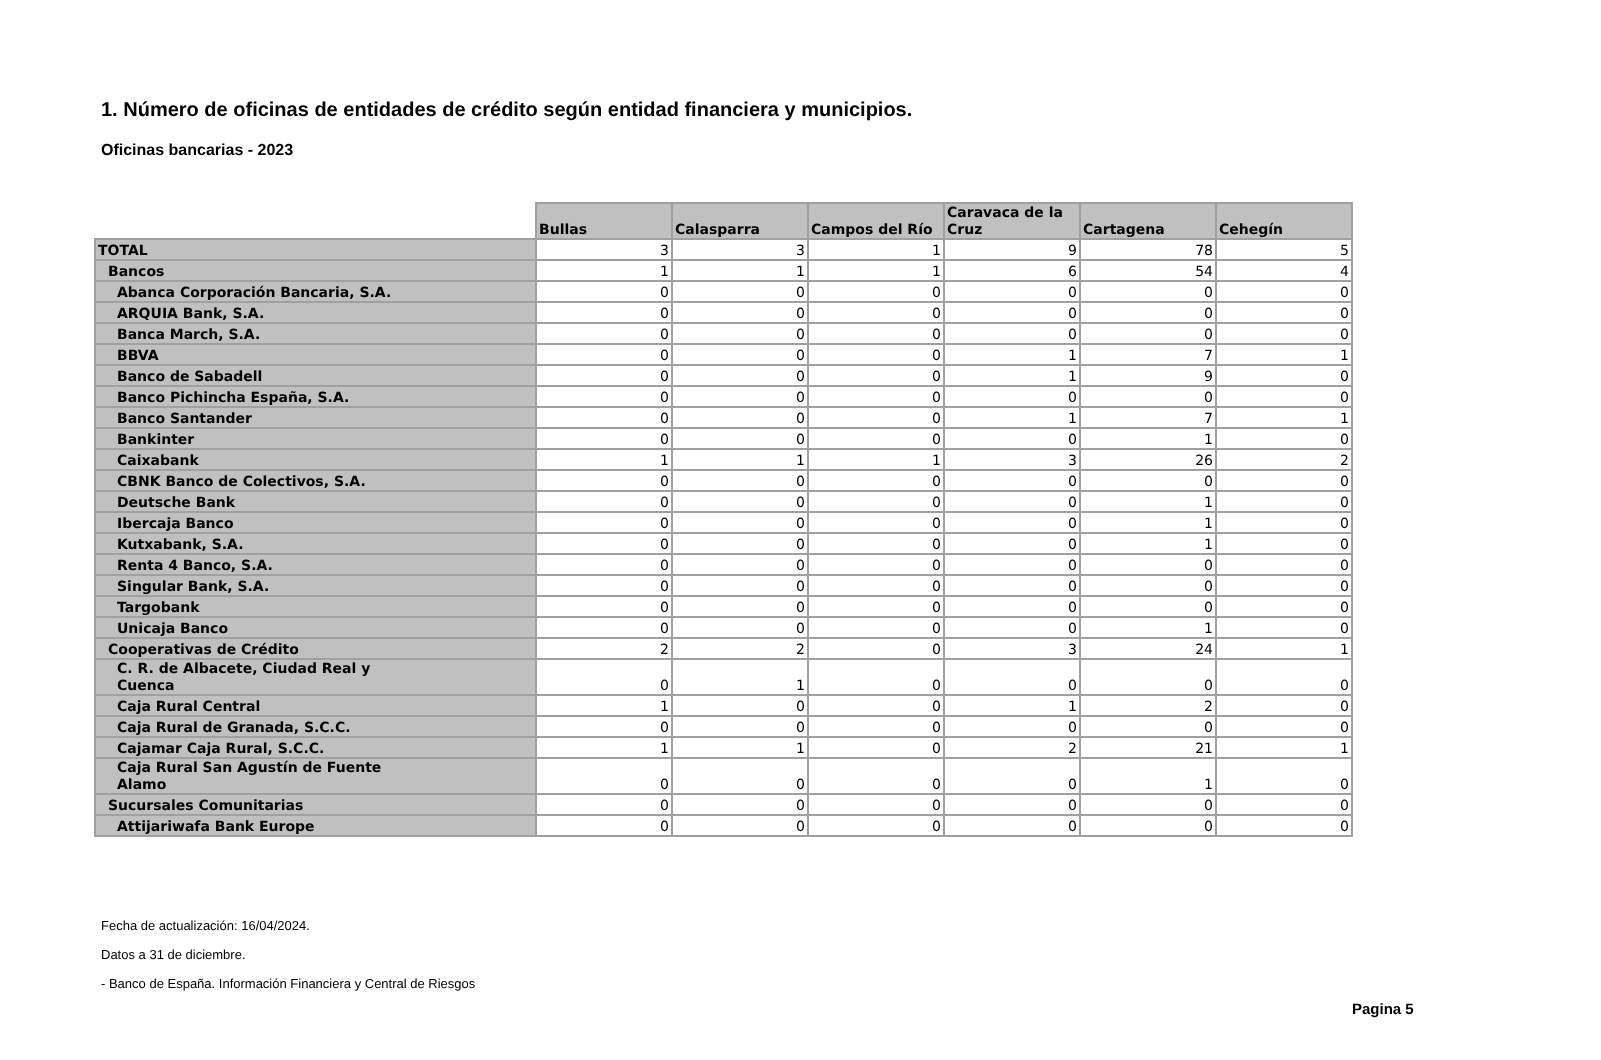1. Número de oficinas de entidades de crédito según entidad financiera y municipios.
Oficinas bancarias - 2023
| | Bullas | Calasparra | Campos del Río | Caravaca de la Cruz | Cartagena | Cehegín |
| --- | --- | --- | --- | --- | --- | --- |
| TOTAL | 3 | 3 | 1 | 9 | 78 | 5 |
| Bancos | 1 | 1 | 1 | 6 | 54 | 4 |
| Abanca Corporación Bancaria, S.A. | 0 | 0 | 0 | 0 | 0 | 0 |
| ARQUIA Bank, S.A. | 0 | 0 | 0 | 0 | 0 | 0 |
| Banca March, S.A. | 0 | 0 | 0 | 0 | 0 | 0 |
| BBVA | 0 | 0 | 0 | 1 | 7 | 1 |
| Banco de Sabadell | 0 | 0 | 0 | 1 | 9 | 0 |
| Banco Pichincha España, S.A. | 0 | 0 | 0 | 0 | 0 | 0 |
| Banco Santander | 0 | 0 | 0 | 1 | 7 | 1 |
| Bankinter | 0 | 0 | 0 | 0 | 1 | 0 |
| Caixabank | 1 | 1 | 1 | 3 | 26 | 2 |
| CBNK Banco de Colectivos, S.A. | 0 | 0 | 0 | 0 | 0 | 0 |
| Deutsche Bank | 0 | 0 | 0 | 0 | 1 | 0 |
| Ibercaja Banco | 0 | 0 | 0 | 0 | 1 | 0 |
| Kutxabank, S.A. | 0 | 0 | 0 | 0 | 1 | 0 |
| Renta 4 Banco, S.A. | 0 | 0 | 0 | 0 | 0 | 0 |
| Singular Bank, S.A. | 0 | 0 | 0 | 0 | 0 | 0 |
| Targobank | 0 | 0 | 0 | 0 | 0 | 0 |
| Unicaja Banco | 0 | 0 | 0 | 0 | 1 | 0 |
| Cooperativas de Crédito | 2 | 2 | 0 | 3 | 24 | 1 |
| C. R. de Albacete, Ciudad Real y Cuenca | 0 | 1 | 0 | 0 | 0 | 0 |
| Caja Rural Central | 1 | 0 | 0 | 1 | 2 | 0 |
| Caja Rural de Granada, S.C.C. | 0 | 0 | 0 | 0 | 0 | 0 |
| Cajamar Caja Rural, S.C.C. | 1 | 1 | 0 | 2 | 21 | 1 |
| Caja Rural San Agustín de Fuente Alamo | 0 | 0 | 0 | 0 | 1 | 0 |
| Sucursales Comunitarias | 0 | 0 | 0 | 0 | 0 | 0 |
| Attijariwafa Bank Europe | 0 | 0 | 0 | 0 | 0 | 0 |
Fecha de actualización: 16/04/2024.
Datos a 31 de diciembre.
- Banco de España. Información Financiera y Central de Riesgos
Pagina 5